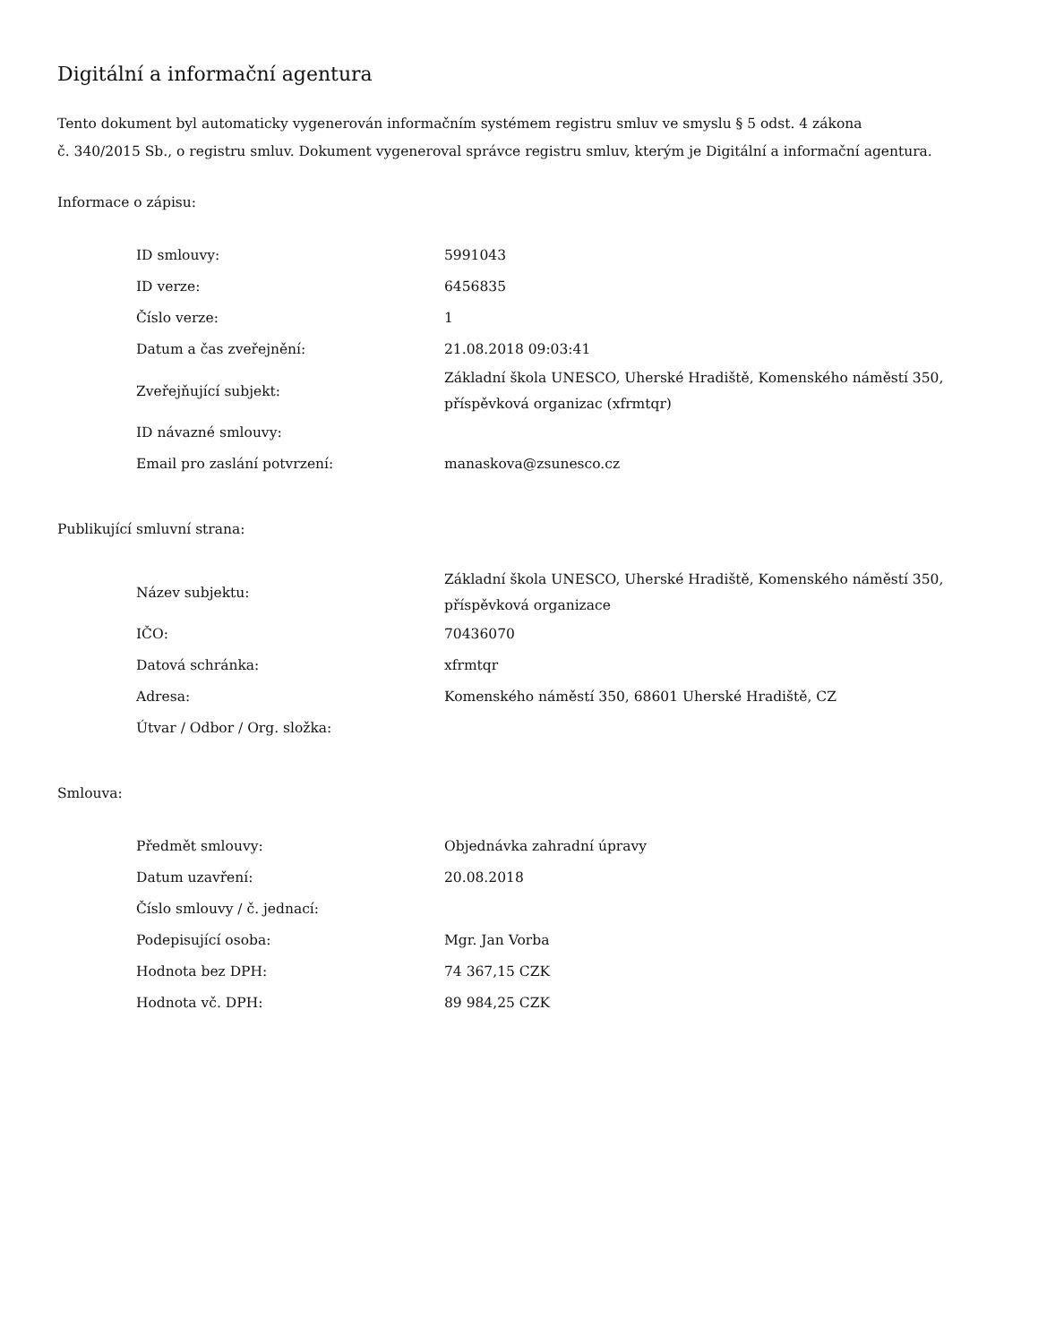Digitální a informační agentura
Tento dokument byl automaticky vygenerován informačním systémem registru smluv ve smyslu § 5 odst. 4 zákona
č. 340/2015 Sb., o registru smluv. Dokument vygeneroval správce registru smluv, kterým je Digitální a informační agentura.
Informace o zápisu:
| ID smlouvy: | 5991043 |
| ID verze: | 6456835 |
| Číslo verze: | 1 |
| Datum a čas zveřejnění: | 21.08.2018 09:03:41 |
| Zveřejňující subjekt: | Základní škola UNESCO, Uherské Hradiště, Komenského náměstí 350, příspěvková organizac (xfrmtqr) |
| ID návazné smlouvy: | |
| Email pro zaslání potvrzení: | manaskova@zsunesco.cz |
Publikující smluvní strana:
| Název subjektu: | Základní škola UNESCO, Uherské Hradiště, Komenského náměstí 350, příspěvková organizace |
| IČO: | 70436070 |
| Datová schránka: | xfrmtqr |
| Adresa: | Komenského náměstí 350, 68601 Uherské Hradiště, CZ |
| Útvar / Odbor / Org. složka: | |
Smlouva:
| Předmět smlouvy: | Objednávka zahradní úpravy |
| Datum uzavření: | 20.08.2018 |
| Číslo smlouvy / č. jednací: | |
| Podepisující osoba: | Mgr. Jan Vorba |
| Hodnota bez DPH: | 74 367,15 CZK |
| Hodnota vč. DPH: | 89 984,25 CZK |